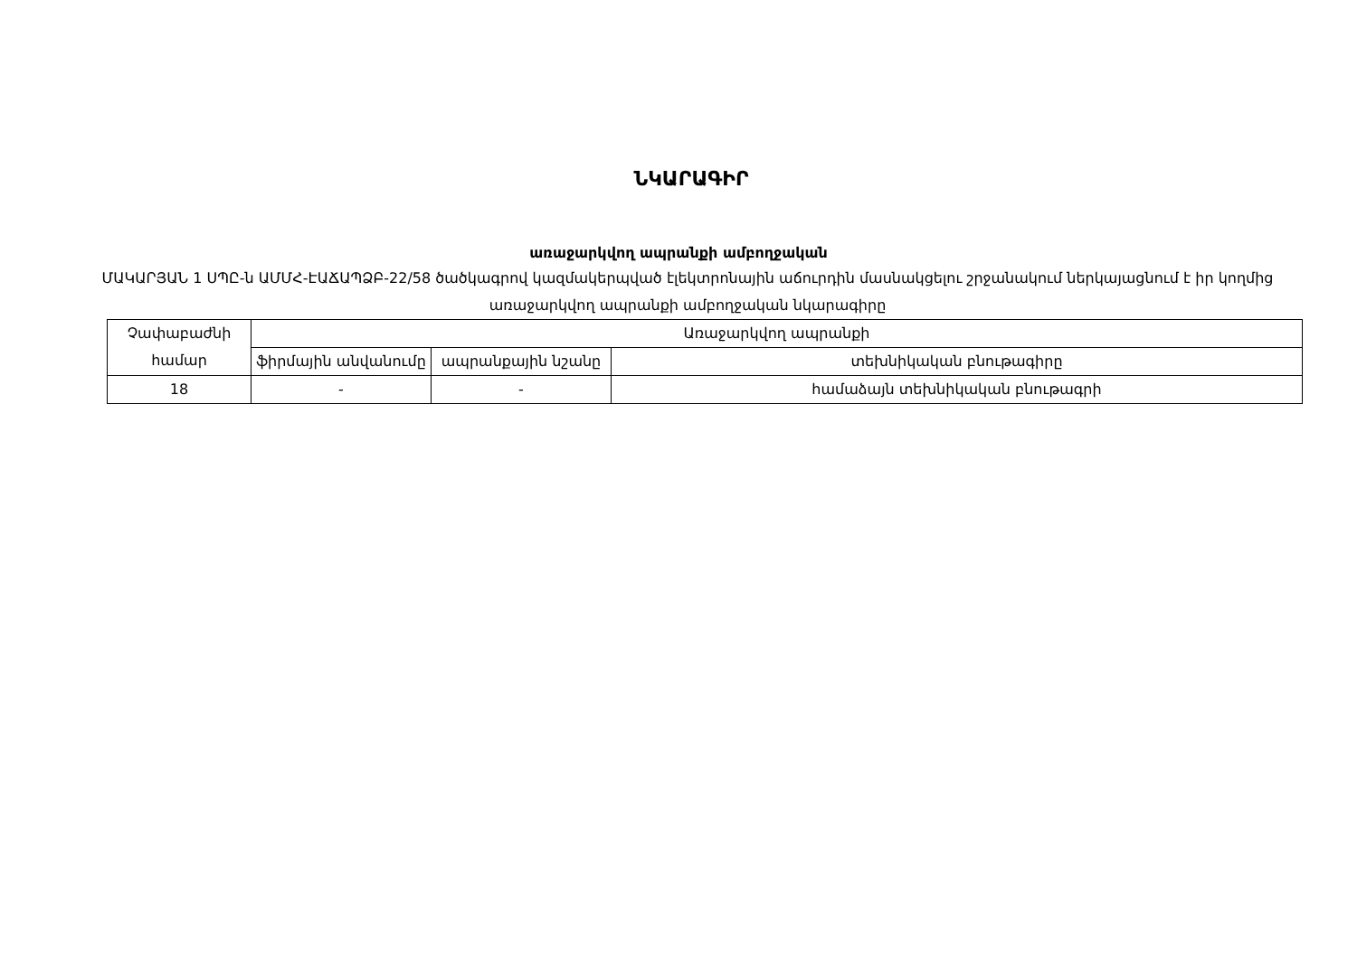ՆԿԱՐԱԳԻՐ
առաջարկվող ապրանքի ամբողջական
ՄԱԿԱՐՅԱՆ 1 ՍՊԸ-ն ԱՄՄՀ-ԷԱՃԱՊՁԲ-22/58 ծածկագրով կազմակերպված էլեկտրոնային աճուրդին մասնակցելու շրջանակում ներկայացնում է իր կողմից առաջարկվող ապրանքի ամբողջական նկարագիրը
| Չափաբաժնի համար | Առաջարկվող ապրանքի | | |
| --- | --- | --- | --- |
| | ֆիրմային անվանումը | ապրանքային նշանը | տեխնիկական բնութագիրը |
| 18 | - | - | համաձայն տեխնիկական բնութագրի |